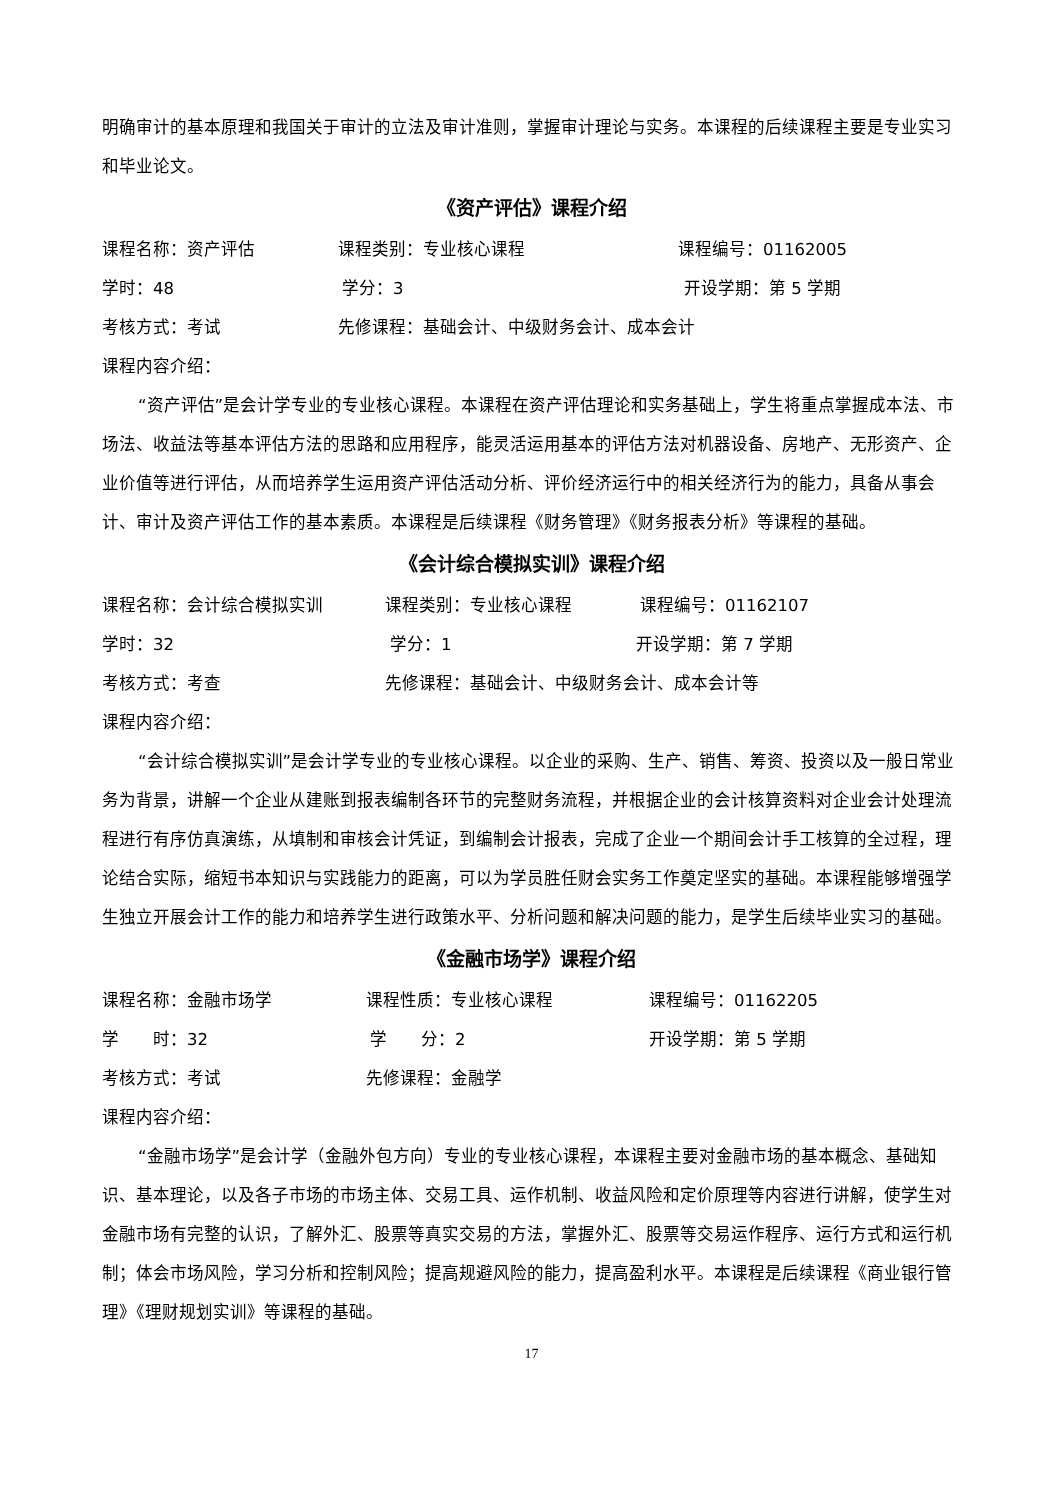明确审计的基本原理和我国关于审计的立法及审计准则，掌握审计理论与实务。本课程的后续课程主要是专业实习和毕业论文。
《资产评估》课程介绍
课程名称：资产评估 课程类别：专业核心课程 课程编号：01162005
学时：48 学分：3 开设学期：第 5 学期
考核方式：考试 先修课程：基础会计、中级财务会计、成本会计
课程内容介绍：
“资产评估”是会计学专业的专业核心课程。本课程在资产评估理论和实务基础上，学生将重点掌握成本法、市场法、收益法等基本评估方法的思路和应用程序，能灵活运用基本的评估方法对机器设备、房地产、无形资产、企业价值等进行评估，从而培养学生运用资产评估活动分析、评价经济运行中的相关经济行为的能力，具备从事会计、审计及资产评估工作的基本素质。本课程是后续课程《财务管理》《财务报表分析》等课程的基础。
《会计综合模拟实训》课程介绍
课程名称：会计综合模拟实训 课程类别：专业核心课程 课程编号：01162107
学时：32 学分：1 开设学期：第 7 学期
考核方式：考查 先修课程：基础会计、中级财务会计、成本会计等
课程内容介绍：
“会计综合模拟实训”是会计学专业的专业核心课程。以企业的采购、生产、销售、筹资、投资以及一般日常业务为背景，讲解一个企业从建账到报表编制各环节的完整财务流程，并根据企业的会计核算资料对企业会计处理流程进行有序仿真演练，从填制和审核会计凭证，到编制会计报表，完成了企业一个期间会计手工核算的全过程，理论结合实际，缩短书本知识与实践能力的距离，可以为学员胜任财会实务工作奠定坚实的基础。本课程能够增强学生独立开展会计工作的能力和培养学生进行政策水平、分析问题和解决问题的能力，是学生后续毕业实习的基础。
《金融市场学》课程介绍
课程名称：金融市场学 课程性质：专业核心课程 课程编号：01162205
学　　时：32 学　　分：2 开设学期：第 5 学期
考核方式：考试 先修课程：金融学
课程内容介绍：
“金融市场学”是会计学（金融外包方向）专业的专业核心课程，本课程主要对金融市场的基本概念、基础知识、基本理论，以及各子市场的市场主体、交易工具、运作机制、收益风险和定价原理等内容进行讲解，使学生对金融市场有完整的认识，了解外汇、股票等真实交易的方法，掌握外汇、股票等交易运作程序、运行方式和运行机制；体会市场风险，学习分析和控制风险；提高规避风险的能力，提高盈利水平。本课程是后续课程《商业银行管理》《理财规划实训》等课程的基础。
17